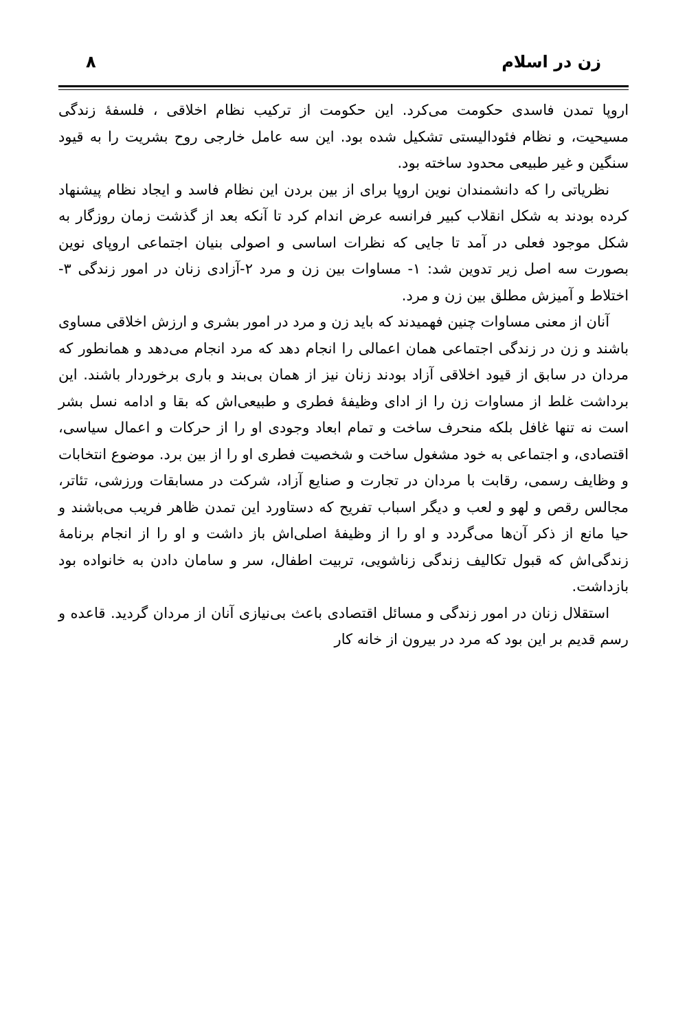زن در اسلام ٨
اروپا تمدن فاسدی حکومت می‌کرد. این حکومت از ترکیب نظام اخلاقی ، فلسفۀ زندگی مسیحیت، و نظام فئودالیستی تشکیل شده بود. این سه عامل خارجی روح بشریت را به قیود سنگین و غیر طبیعی محدود ساخته بود.
نظریاتی را که دانشمندان نوین اروپا برای از بین بردن این نظام فاسد و ایجاد نظام پیشنهاد کرده بودند به شکل انقلاب کبیر فرانسه عرض اندام کرد تا آنکه بعد از گذشت زمان روزگار به شکل موجود فعلی در آمد تا جایی که نظرات اساسی و اصولی بنیان اجتماعی اروپای نوین بصورت سه اصل زیر تدوین شد: ١- مساوات بین زن و مرد ٢-آزادی زنان در امور زندگی ٣- اختلاط و آمیزش مطلق بین زن و مرد.
آنان از معنی مساوات چنین فهمیدند که باید زن و مرد در امور بشری و ارزش اخلاقی مساوی باشند و زن در زندگی اجتماعی همان اعمالی را انجام دهد که مرد انجام می‌دهد و همانطور که مردان در سابق از قیود اخلاقی آزاد بودند زنان نیز از همان بی‌بند و باری برخوردار باشند. این برداشت غلط از مساوات زن را از ادای وظیفۀ فطری و طبیعی‌اش که بقا و ادامه نسل بشر است نه تنها غافل بلکه منحرف ساخت و تمام ابعاد وجودی او را از حرکات و اعمال سیاسی، اقتصادی، و اجتماعی به خود مشغول ساخت و شخصیت فطری او را از بین برد. موضوع انتخابات و وظایف رسمی، رقابت با مردان در تجارت و صنایع آزاد، شرکت در مسابقات ورزشی، تئاتر، مجالس رقص و لهو و لعب و دیگر اسباب تفریح که دستاورد این تمدن ظاهر فریب می‌باشند و حیا مانع از ذکر آن‌ها می‌گردد و او را از وظیفۀ اصلی‌اش باز داشت و او را از انجام برنامۀ زندگی‌اش که قبول تکالیف زندگی زناشویی، تربیت اطفال، سر و سامان دادن به خانواده بود بازداشت.
استقلال زنان در امور زندگی و مسائل اقتصادی باعث بی‌نیازی آنان از مردان گردید. قاعده و رسم قدیم بر این بود که مرد در بیرون از خانه کار